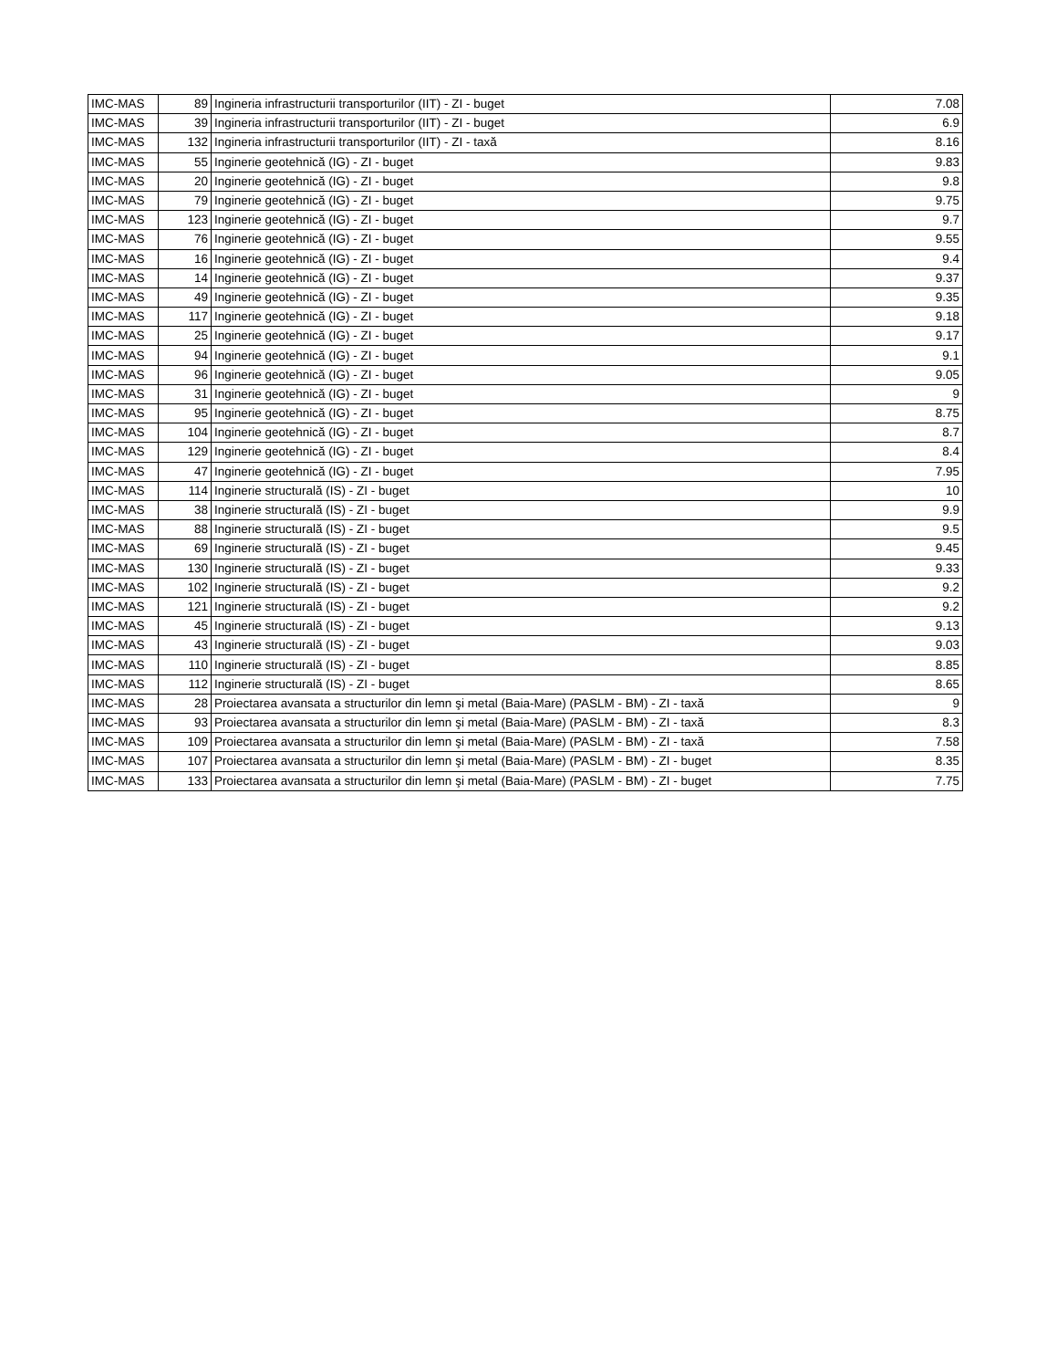| IMC-MAS | 89 | Ingineria infrastructurii transporturilor (IIT) - ZI - buget | 7.08 |
| IMC-MAS | 39 | Ingineria infrastructurii transporturilor (IIT) - ZI - buget | 6.9 |
| IMC-MAS | 132 | Ingineria infrastructurii transporturilor (IIT) - ZI - taxă | 8.16 |
| IMC-MAS | 55 | Inginerie geotehnică (IG) - ZI - buget | 9.83 |
| IMC-MAS | 20 | Inginerie geotehnică (IG) - ZI - buget | 9.8 |
| IMC-MAS | 79 | Inginerie geotehnică (IG) - ZI - buget | 9.75 |
| IMC-MAS | 123 | Inginerie geotehnică (IG) - ZI - buget | 9.7 |
| IMC-MAS | 76 | Inginerie geotehnică (IG) - ZI - buget | 9.55 |
| IMC-MAS | 16 | Inginerie geotehnică (IG) - ZI - buget | 9.4 |
| IMC-MAS | 14 | Inginerie geotehnică (IG) - ZI - buget | 9.37 |
| IMC-MAS | 49 | Inginerie geotehnică (IG) - ZI - buget | 9.35 |
| IMC-MAS | 117 | Inginerie geotehnică (IG) - ZI - buget | 9.18 |
| IMC-MAS | 25 | Inginerie geotehnică (IG) - ZI - buget | 9.17 |
| IMC-MAS | 94 | Inginerie geotehnică (IG) - ZI - buget | 9.1 |
| IMC-MAS | 96 | Inginerie geotehnică (IG) - ZI - buget | 9.05 |
| IMC-MAS | 31 | Inginerie geotehnică (IG) - ZI - buget | 9 |
| IMC-MAS | 95 | Inginerie geotehnică (IG) - ZI - buget | 8.75 |
| IMC-MAS | 104 | Inginerie geotehnică (IG) - ZI - buget | 8.7 |
| IMC-MAS | 129 | Inginerie geotehnică (IG) - ZI - buget | 8.4 |
| IMC-MAS | 47 | Inginerie geotehnică (IG) - ZI - buget | 7.95 |
| IMC-MAS | 114 | Inginerie structurală (IS) - ZI - buget | 10 |
| IMC-MAS | 38 | Inginerie structurală (IS) - ZI - buget | 9.9 |
| IMC-MAS | 88 | Inginerie structurală (IS) - ZI - buget | 9.5 |
| IMC-MAS | 69 | Inginerie structurală (IS) - ZI - buget | 9.45 |
| IMC-MAS | 130 | Inginerie structurală (IS) - ZI - buget | 9.33 |
| IMC-MAS | 102 | Inginerie structurală (IS) - ZI - buget | 9.2 |
| IMC-MAS | 121 | Inginerie structurală (IS) - ZI - buget | 9.2 |
| IMC-MAS | 45 | Inginerie structurală (IS) - ZI - buget | 9.13 |
| IMC-MAS | 43 | Inginerie structurală (IS) - ZI - buget | 9.03 |
| IMC-MAS | 110 | Inginerie structurală (IS) - ZI - buget | 8.85 |
| IMC-MAS | 112 | Inginerie structurală (IS) - ZI - buget | 8.65 |
| IMC-MAS | 28 | Proiectarea avansata a structurilor din lemn şi metal (Baia-Mare) (PASLM - BM) - ZI - taxă | 9 |
| IMC-MAS | 93 | Proiectarea avansata a structurilor din lemn şi metal (Baia-Mare) (PASLM - BM) - ZI - taxă | 8.3 |
| IMC-MAS | 109 | Proiectarea avansata a structurilor din lemn şi metal (Baia-Mare) (PASLM - BM) - ZI - taxă | 7.58 |
| IMC-MAS | 107 | Proiectarea avansata a structurilor din lemn şi metal (Baia-Mare) (PASLM - BM) - ZI - buget | 8.35 |
| IMC-MAS | 133 | Proiectarea avansata a structurilor din lemn şi metal (Baia-Mare) (PASLM - BM) - ZI - buget | 7.75 |